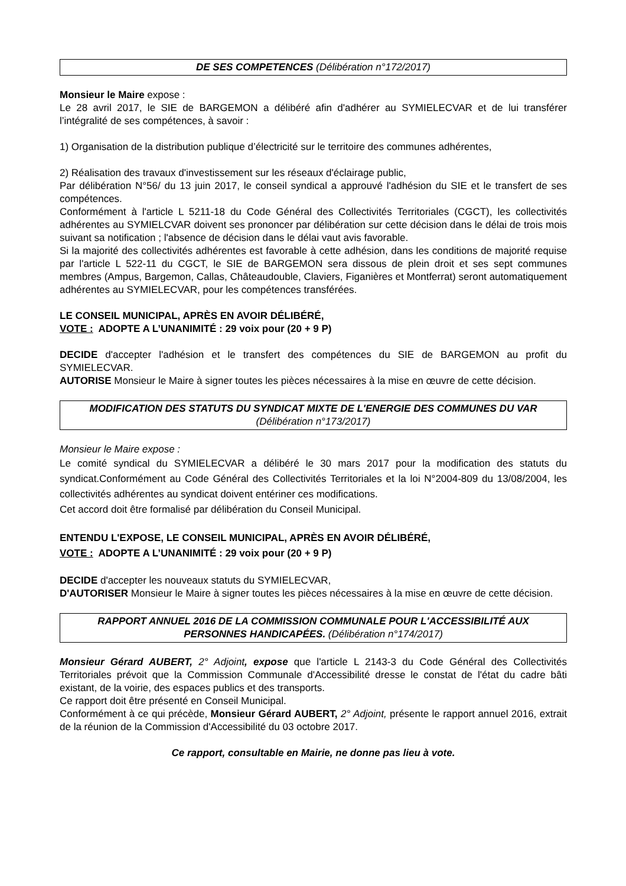DE SES COMPETENCES (Délibération n°172/2017)
Monsieur le Maire expose :
Le 28 avril 2017, le SIE de BARGEMON a délibéré afin d'adhérer au SYMIELECVAR et de lui transférer l’intégralité de ses compétences, à savoir :
1) Organisation de la distribution publique d’électricité sur le territoire des communes adhérentes,
2) Réalisation des travaux d'investissement sur les réseaux d'éclairage public,
Par délibération N°56/ du 13 juin 2017, le conseil syndical a approuvé l'adhésion du SIE et le transfert de ses compétences.
Conformément à l'article L 5211-18 du Code Général des Collectivités Territoriales (CGCT), les collectivités adhérentes au SYMIELCVAR doivent ses prononcer par délibération sur cette décision dans le délai de trois mois suivant sa notification ; l'absence de décision dans le délai vaut avis favorable.
Si la majorité des collectivités adhérentes est favorable à cette adhésion, dans les conditions de majorité requise par l'article L 522-11 du CGCT, le SIE de BARGEMON sera dissous de plein droit et ses sept communes membres (Ampus, Bargemon, Callas, Châteaudouble, Claviers, Figanières et Montferrat) seront automatiquement adhérentes au SYMIELECVAR, pour les compétences transférées.
LE CONSEIL MUNICIPAL, APRÈS EN AVOIR DÉLIBÉRÉ,
VOTE : ADOPTE A L’UNANIMITÉ : 29 voix pour (20 + 9 P)
DECIDE d'accepter l'adhésion et le transfert des compétences du SIE de BARGEMON au profit du SYMIELECVAR.
AUTORISE Monsieur le Maire à signer toutes les pièces nécessaires à la mise en œuvre de cette décision.
MODIFICATION DES STATUTS DU SYNDICAT MIXTE DE L'ENERGIE DES COMMUNES DU VAR (Délibération n°173/2017)
Monsieur le Maire expose :
Le comité syndical du SYMIELECVAR a délibéré le 30 mars 2017 pour la modification des statuts du syndicat.Conformément au Code Général des Collectivités Territoriales et la loi N°2004-809 du 13/08/2004, les collectivités adhérentes au syndicat doivent entériner ces modifications.
Cet accord doit être formalisé par délibération du Conseil Municipal.
ENTENDU L'EXPOSE, LE CONSEIL MUNICIPAL, APRÈS EN AVOIR DÉLIBÉRÉ,
VOTE : ADOPTE A L’UNANIMITÉ : 29 voix pour (20 + 9 P)
DECIDE d'accepter les nouveaux statuts du SYMIELECVAR,
D'AUTORISER Monsieur le Maire à signer toutes les pièces nécessaires à la mise en œuvre de cette décision.
RAPPORT ANNUEL 2016 DE LA COMMISSION COMMUNALE POUR L'ACCESSIBILITÉ AUX PERSONNES HANDICAPÉES. (Délibération n°174/2017)
Monsieur Gérard AUBERT, 2° Adjoint, expose que l'article L 2143-3 du Code Général des Collectivités Territoriales prévoit que la Commission Communale d'Accessibilité dresse le constat de l'état du cadre bâti existant, de la voirie, des espaces publics et des transports.
Ce rapport doit être présenté en Conseil Municipal.
Conformément à ce qui précède, Monsieur Gérard AUBERT, 2° Adjoint, présente le rapport annuel 2016, extrait de la réunion de la Commission d'Accessibilité du 03 octobre 2017.
Ce rapport, consultable en Mairie, ne donne pas lieu à vote.